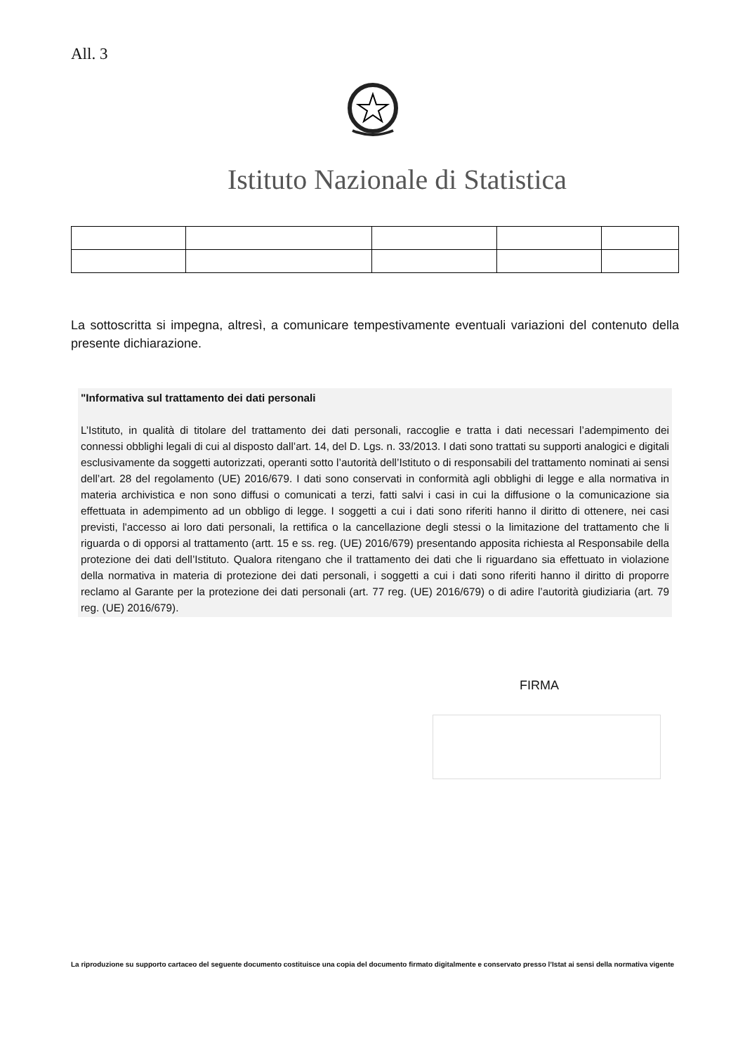All. 3
Istituto Nazionale di Statistica
La sottoscritta si impegna, altresì, a comunicare tempestivamente eventuali variazioni del contenuto della presente dichiarazione.
"Informativa sul trattamento dei dati personali
L’Istituto, in qualità di titolare del trattamento dei dati personali, raccoglie e tratta i dati necessari l’adempimento dei connessi obblighi legali di cui al disposto dall’art. 14, del D. Lgs. n. 33/2013. I dati sono trattati su supporti analogici e digitali esclusivamente da soggetti autorizzati, operanti sotto l’autorità dell’Istituto o di responsabili del trattamento nominati ai sensi dell’art. 28 del regolamento (UE) 2016/679. I dati sono conservati in conformità agli obblighi di legge e alla normativa in materia archivistica e non sono diffusi o comunicati a terzi, fatti salvi i casi in cui la diffusione o la comunicazione sia effettuata in adempimento ad un obbligo di legge. I soggetti a cui i dati sono riferiti hanno il diritto di ottenere, nei casi previsti, l'accesso ai loro dati personali, la rettifica o la cancellazione degli stessi o la limitazione del trattamento che li riguarda o di opporsi al trattamento (artt. 15 e ss. reg. (UE) 2016/679) presentando apposita richiesta al Responsabile della protezione dei dati dell’Istituto. Qualora ritengano che il trattamento dei dati che li riguardano sia effettuato in violazione della normativa in materia di protezione dei dati personali, i soggetti a cui i dati sono riferiti hanno il diritto di proporre reclamo al Garante per la protezione dei dati personali (art. 77 reg. (UE) 2016/679) o di adire l’autorità giudiziaria (art. 79 reg. (UE) 2016/679).
FIRMA
La riproduzione su supporto cartaceo del seguente documento costituisce una copia del documento firmato digitalmente e conservato presso l’Istat ai sensi della normativa vigente